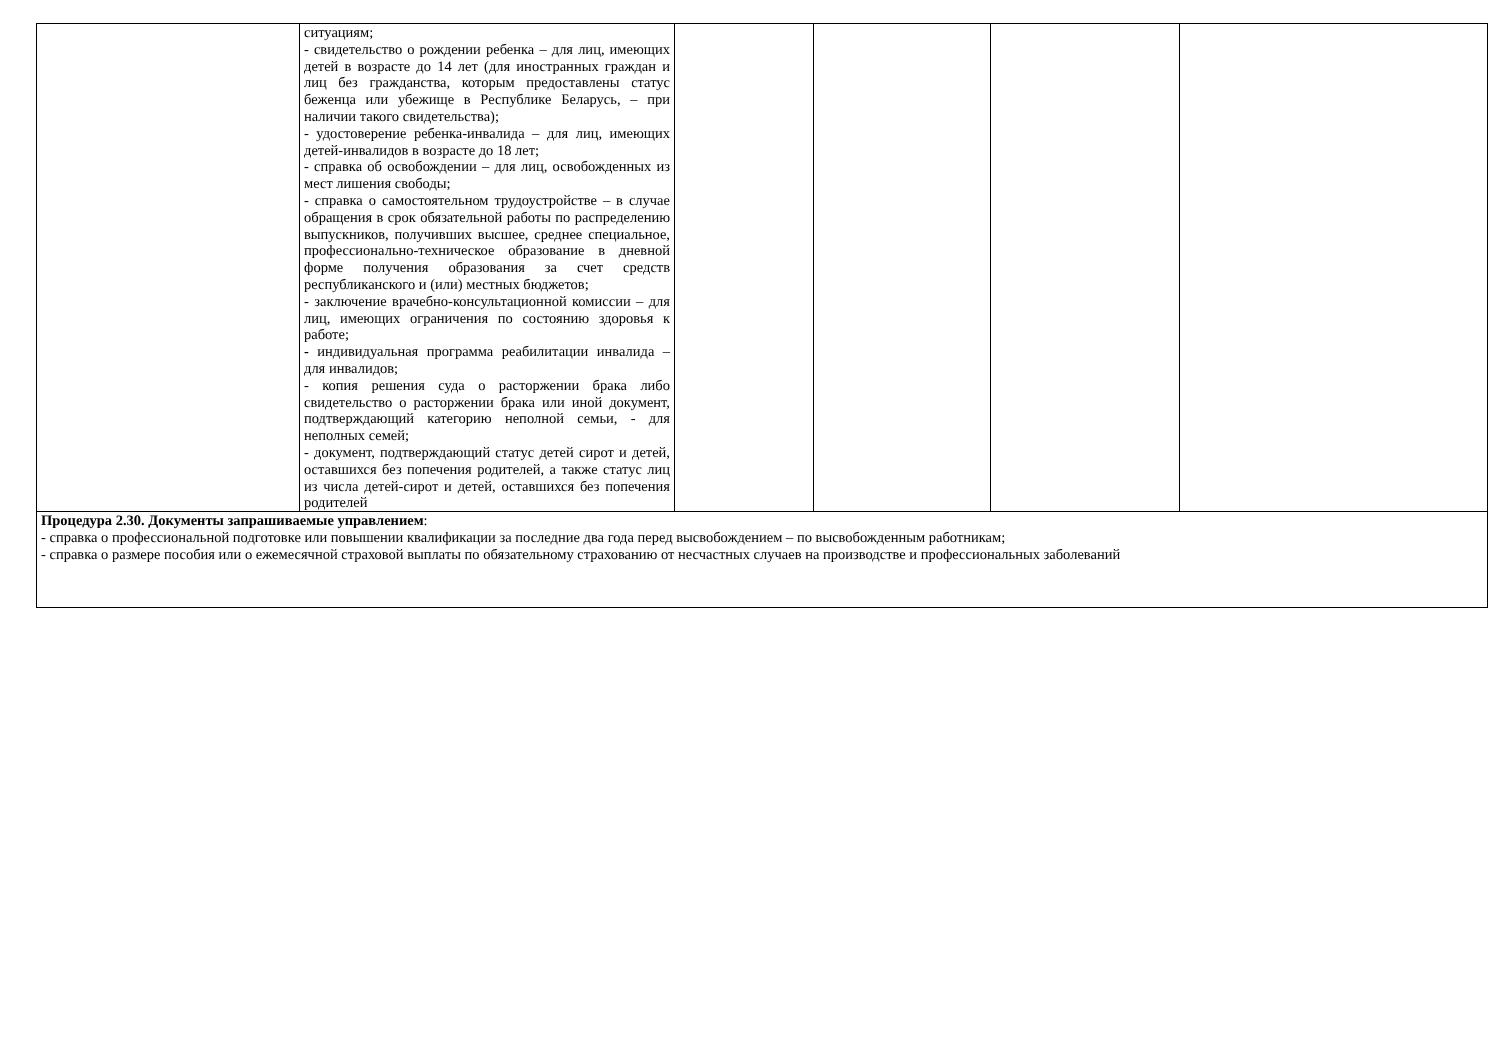| | ситуациям; - свидетельство о рождении ребенка – для лиц, имеющих детей в возрасте до 14 лет (для иностранных граждан и лиц без гражданства, которым предоставлены статус беженца или убежище в Республике Беларусь, – при наличии такого свидетельства); - удостоверение ребенка-инвалида – для лиц, имеющих детей-инвалидов в возрасте до 18 лет; - справка об освобождении – для лиц, освобожденных из мест лишения свободы; - справка о самостоятельном трудоустройстве – в случае обращения в срок обязательной работы по распределению выпускников, получивших высшее, среднее специальное, профессионально-техническое образование в дневной форме получения образования за счет средств республиканского и (или) местных бюджетов; - заключение врачебно-консультационной комиссии – для лиц, имеющих ограничения по состоянию здоровья к работе; - индивидуальная программа реабилитации инвалида – для инвалидов; - копия решения суда о расторжении брака либо свидетельство о расторжении брака или иной документ, подтверждающий категорию неполной семьи, - для неполных семей; - документ, подтверждающий статус детей сирот и детей, оставшихся без попечения родителей, а также статус лиц из числа детей-сирот и детей, оставшихся без попечения родителей | | | | |
| Процедура 2.30. Документы запрашиваемые управлением : - справка о профессиональной подготовке или повышении квалификации за последние два года перед высвобождением – по высвобожденным работникам; - справка о размере пособия или о ежемесячной страховой выплаты по обязательному страхованию от несчастных случаев на производстве и профессиональных заболеваний | | | | | |